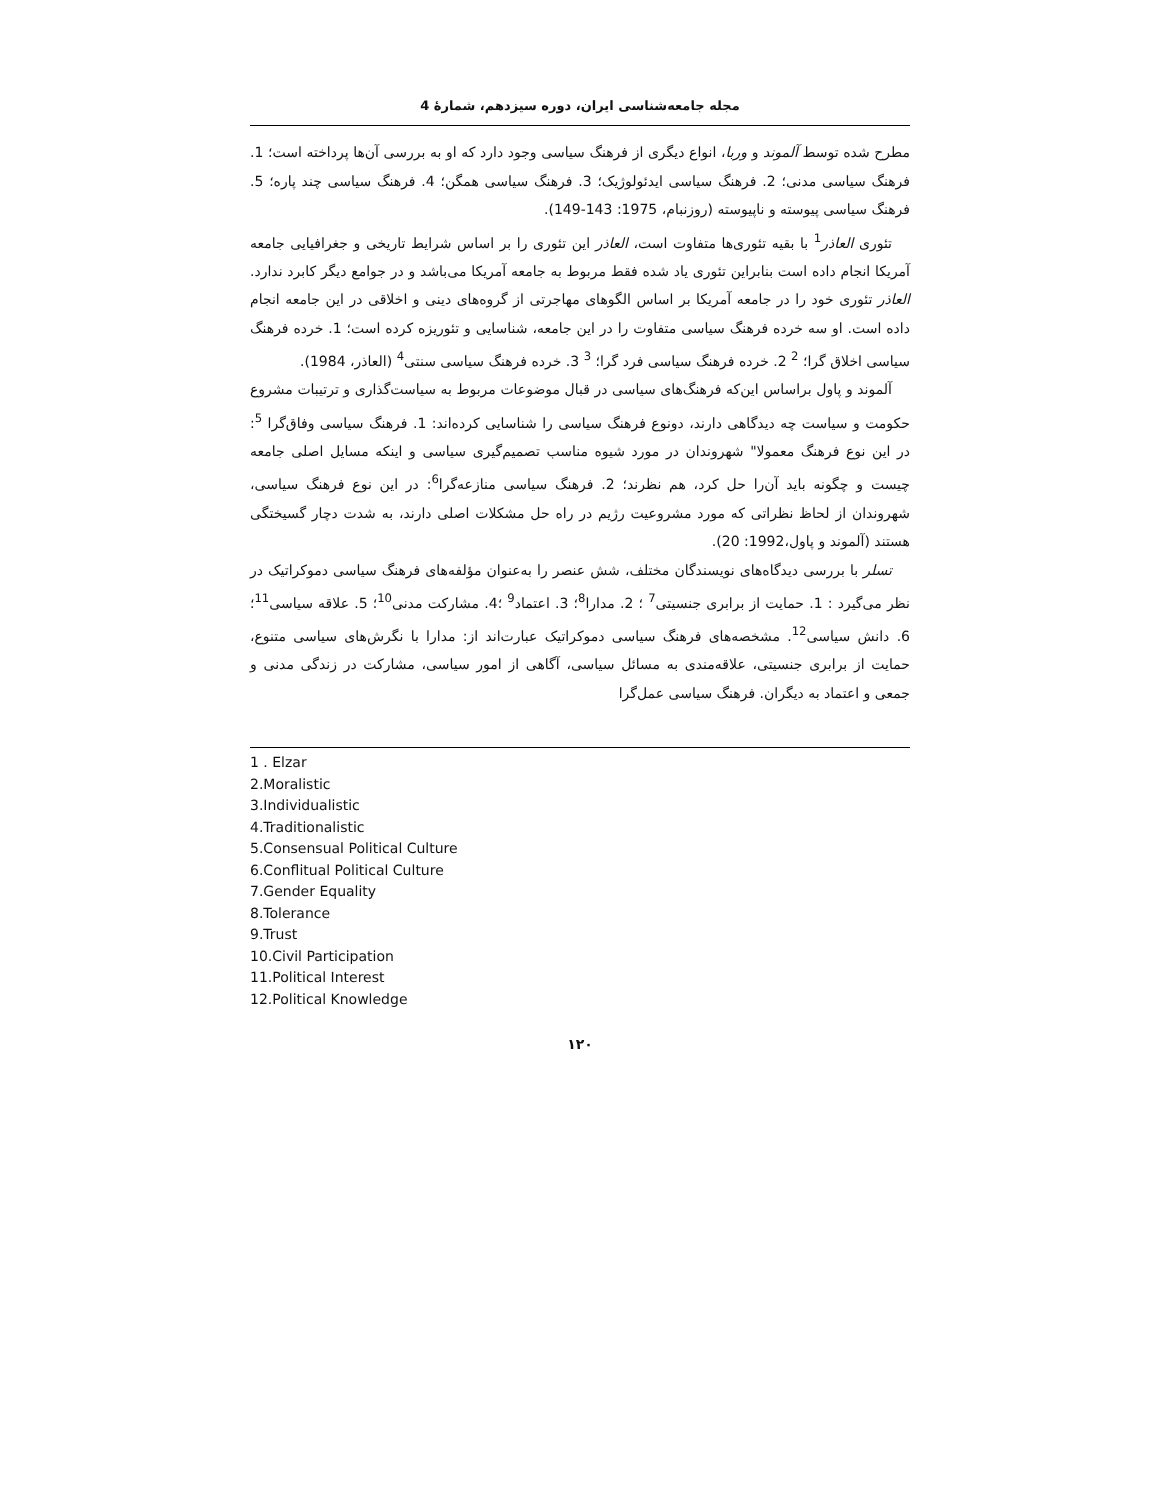مجله جامعه‌شناسی ایران، دوره سیزدهم، شمارهٔ 4
مطرح شده توسط آلموند و وربا، انواع دیگری از فرهنگ سیاسی وجود دارد که او به بررسی آن‌ها پرداخته است؛ 1. فرهنگ سیاسی مدنی؛ 2. فرهنگ سیاسی ایدئولوژیک؛ 3. فرهنگ سیاسی همگن؛ 4. فرهنگ سیاسی چند پاره؛ 5. فرهنگ سیاسی پیوسته و ناپیوسته (روزنبام، 1975: 143-149).
تئوری العاذر<sup>1</sup> با بقیه تئوری‌ها متفاوت است، العاذر این تئوری را بر اساس شرایط تاریخی و جغرافیایی جامعه آمریکا انجام داده است بنابراین تئوری یاد شده فقط مربوط به جامعه آمریکا می‌باشد و در جوامع دیگر کابرد ندارد. العاذر تئوری خود را در جامعه آمریکا بر اساس الگوهای مهاجرتی از گروه‌های دینی و اخلاقی در این جامعه انجام داده است. او سه خرده فرهنگ سیاسی متفاوت را در این جامعه، شناسایی و تئوریزه کرده است؛ 1. خرده فرهنگ سیاسی اخلاق گرا؛ <sup>2</sup> 2. خرده فرهنگ سیاسی فرد گرا؛ <sup>3</sup> 3. خرده فرهنگ سیاسی سنتی<sup>4</sup> (العاذر، 1984).
آلموند و پاول براساس این‌که فرهنگ‌های سیاسی در قبال موضوعات مربوط به سیاست‌گذاری و ترتیبات مشروع حکومت و سیاست چه دیدگاهی دارند، دونوع فرهنگ سیاسی را شناسایی کرده‌اند: 1. فرهنگ سیاسی وفاق‌گرا <sup>5</sup>: در این نوع فرهنگ معمولا" شهروندان در مورد شیوه مناسب تصمیم‌گیری سیاسی و اینکه مسایل اصلی جامعه چیست و چگونه باید آن‌را حل کرد، هم نظرند؛ 2. فرهنگ سیاسی منازعه‌گرا<sup>6</sup>: در این نوع فرهنگ سیاسی، شهروندان از لحاظ نظراتی که مورد مشروعیت رژیم در راه حل مشکلات اصلی دارند، به شدت دچار گسیختگی هستند (آلموند و پاول،1992: 20).
تسلر با بررسی دیدگاه‌های نویسندگان مختلف، شش عنصر را به‌عنوان مؤلفه‌های فرهنگ سیاسی دموکراتیک در نظر می‌گیرد : 1. حمایت از برابری جنسیتی<sup>7</sup> ؛ 2. مدارا<sup>8</sup>؛ 3. اعتماد<sup>9</sup> ؛4. مشارکت مدنی<sup>10</sup>؛ 5. علاقه سیاسی<sup>11</sup>؛ 6. دانش سیاسی<sup>12</sup>. مشخصه‌های فرهنگ سیاسی دموکراتیک عبارت‌اند از: مدارا با نگرش‌های سیاسی متنوع، حمایت از برابری جنسیتی، علاقه‌مندی به مسائل سیاسی، آگاهی از امور سیاسی، مشارکت در زندگی مدنی و جمعی و اعتماد به دیگران. فرهنگ سیاسی عمل‌گرا
1 . Elzar
2.Moralistic
3.Individualistic
4.Traditionalistic
5.Consensual Political Culture
6.Conflitual Political Culture
7.Gender Equality
8.Tolerance
9.Trust
10.Civil Participation
11.Political Interest
12.Political Knowledge
۱۲۰